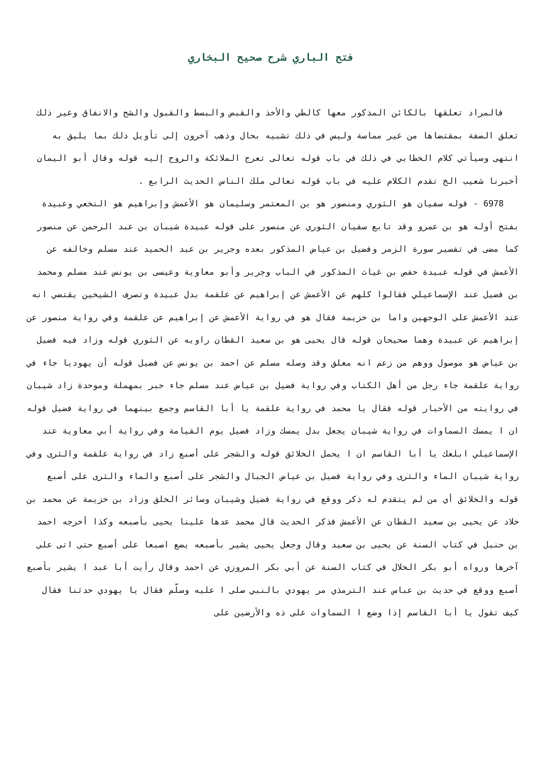فتح الباري شرح صحيح البخاري
فالمراد تعلقها بالكائن المذكور معها كالطي والأخذ والقبض والبسط والقبول والشح والانفاق وغير ذلك تعلق الصفة بمقتضاها من غير مماسة وليس في ذلك تشبيه بحال وذهب آخرون إلى تأويل ذلك بما يليق به انتهى وسيأتي كلام الخطابي في ذلك في باب قوله تعالى تعرج الملائكة والروح إليه قوله وقال أبو اليمان أخبرنا شعيب الخ تقدم الكلام عليه في باب قوله تعالى ملك الناس الحديث الرابع .
6978 - قوله سفيان هو الثوري ومنصور هو بن المعتمر وسليمان هو الأعمش وإبراهيم هو النخعي وعبيدة بفتح أوله هو بن عمرو وقد تابع سفيان الثوري عن منصور على قوله عبيدة شيبان بن عبد الرحمن عن منصور كما مضى في تفسير سورة الزمر وفضيل بن عياض المذكور بعده وجرير بن عبد الحميد عند مسلم وخالفه عن الأعمش في قوله عبيدة حفص بن غياث المذكور في الباب وجرير وأبو معاوية وعيسى بن يونس عند مسلم ومحمد بن فضيل عند الإسماعيلي فقالوا كلهم عن الأعمش عن إبراهيم عن علقمة بدل عبيدة وتصرف الشيخين يقتضي انه عند الأعمش على الوجهين واما بن خزيمة فقال هو في رواية الأعمش عن إبراهيم عن علقمة وفي رواية منصور عن إبراهيم عن عبيدة وهما صحيحان قوله قال يحيى هو بن سعيد القطان راويه عن الثوري قوله وزاد فيه فضيل بن عياض هو موصول ووهم من زعم انه معلق وقد وصله مسلم عن احمد بن يونس عن فضيل قوله أن يهوديا جاء في رواية علقمة جاء رجل من أهل الكتاب وفي رواية فضيل بن عياض عند مسلم جاء حبر بمهملة وموحدة زاد شيبان في روايته من الأحبار قوله فقال يا محمد في رواية علقمة يا أبا القاسم وجمع بينهما في رواية فضيل قوله ان ا يمسك السماوات في رواية شيبان يجعل بدل يمسك وزاد فضيل يوم القيامة وفي رواية أبي معاوية عند الإسماعيلي ابلغك يا أبا القاسم ان ا يحمل الخلائق قوله والشجر على أصبع زاد في رواية علقمة والثرى وفي رواية شيبان الماء والثرى وفي رواية فضيل بن عياض الجبال والشجر على أصبع والماء والثرى على أصبع قوله والخلائق أي من لم يتقدم له ذكر ووقع في رواية فضيل وشيبان وسائر الخلق وزاد بن خزيمة عن محمد بن خلاد عن يحيى بن سعيد القطان عن الأعمش فذكر الحديث قال محمد عدها علينا يحيى بأصبعه وكذا أخرجه احمد بن حنبل في كتاب السنة عن يحيى بن سعيد وقال وجعل يحيى يشير بأصبعه يضع اصبعا على أصبع حتى اتى على آخرها ورواه أبو بكر الخلال في كتاب السنة عن أبي بكر المروزي عن احمد وقال رأيت أبا عبد ا يشير بأصبع أصبع ووقع في حديث بن عباس عند الترمذي مر يهودي بالنبي صلى ا عليه وسلّم فقال يا يهودي حدثنا فقال كيف تقول يا أبا القاسم إذا وضع ا السماوات على ذه والأرضين على